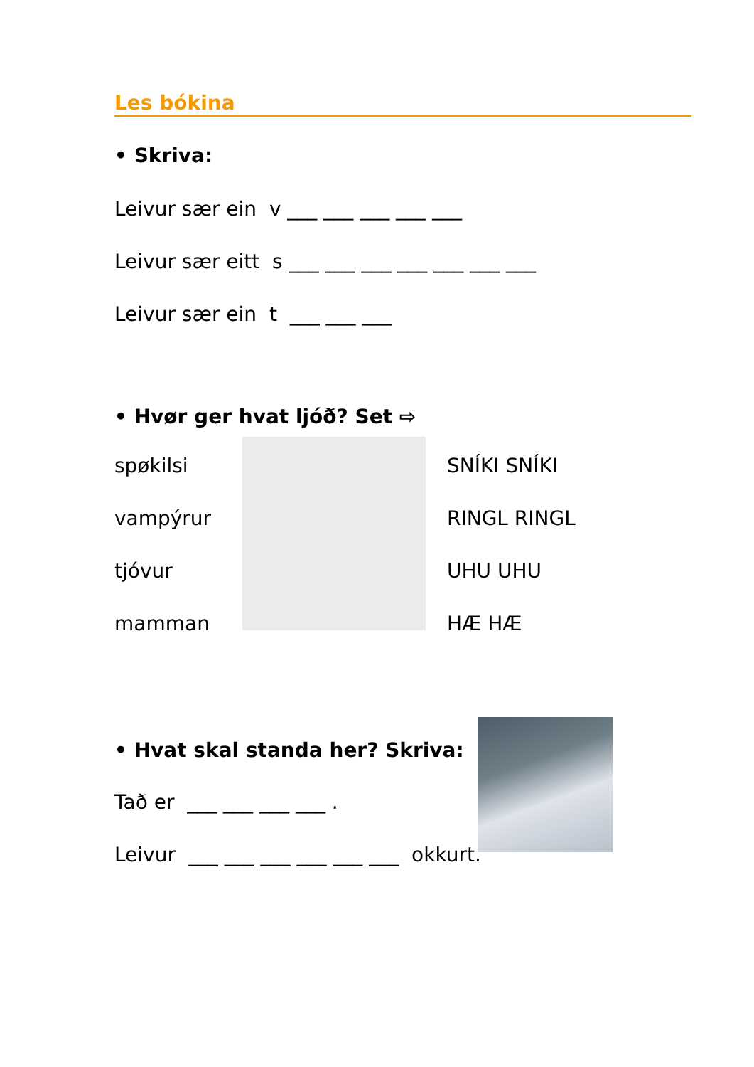Les bókina
• Skriva:
Leivur sær ein v ___ ___ ___ ___ ___
Leivur sær eitt s ___ ___ ___ ___ ___ ___ ___
Leivur sær ein t ___ ___ ___
• Hvør ger hvat ljóð? Set ⇨
spøkilsi
vampýrur
tjóvur
mamman
SNÍKI SNÍKI
RINGL RINGL
UHU UHU
HÆ HÆ
• Hvat skal standa her? Skriva:
Tað er ___ ___ ___ ___ .
Leivur ___ ___ ___ ___ ___ ___ okkurt.